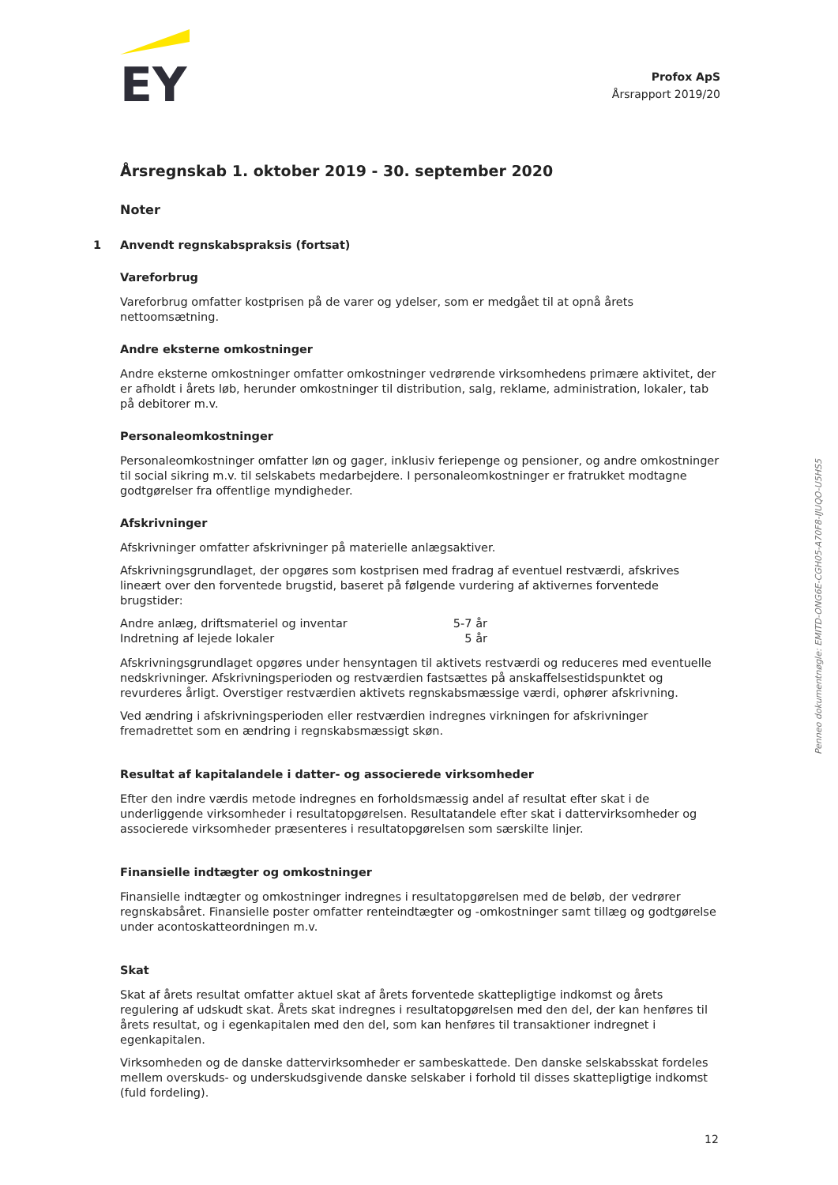EY
Årsregnskab 1. oktober 2019 - 30. september 2020
Noter
1 Anvendt regnskabspraksis (fortsat)
Vareforbrug
Vareforbrug omfatter kostprisen på de varer og ydelser, som er medgået til at opnå årets nettoomsætning.
Andre eksterne omkostninger
Andre eksterne omkostninger omfatter omkostninger vedrørende virksomhedens primære aktivitet, der er afholdt i årets løb, herunder omkostninger til distribution, salg, reklame, administration, lokaler, tab på debitorer m.v.
Personaleomkostninger
Personaleomkostninger omfatter løn og gager, inklusiv feriepenge og pensioner, og andre omkostninger til social sikring m.v. til selskabets medarbejdere. I personaleomkostninger er fratrukket modtagne godtgørelser fra offentlige myndigheder.
Afskrivninger
Afskrivninger omfatter afskrivninger på materielle anlægsaktiver.
Afskrivningsgrundlaget, der opgøres som kostprisen med fradrag af eventuel restværdi, afskrives lineært over den forventede brugstid, baseret på følgende vurdering af aktivernes forventede brugstider:
| Andre anlæg, driftsmateriel og inventar | 5-7 år |
| Indretning af lejede lokaler | 5 år |
Afskrivningsgrundlaget opgøres under hensyntagen til aktivets restværdi og reduceres med eventuelle nedskrivninger. Afskrivningsperioden og restværdien fastsættes på anskaffelsestidspunktet og revurderes årligt. Overstiger restværdien aktivets regnskabsmæssige værdi, ophører afskrivning.
Ved ændring i afskrivningsperioden eller restværdien indregnes virkningen for afskrivninger fremadrettet som en ændring i regnskabsmæssigt skøn.
Resultat af kapitalandele i datter- og associerede virksomheder
Efter den indre værdis metode indregnes en forholdsmæssig andel af resultat efter skat i de underliggende virksomheder i resultatopgørelsen. Resultatandele efter skat i dattervirksomheder og associerede virksomheder præsenteres i resultatopgørelsen som særskilte linjer.
Finansielle indtægter og omkostninger
Finansielle indtægter og omkostninger indregnes i resultatopgørelsen med de beløb, der vedrører regnskabsåret. Finansielle poster omfatter renteindtægter og -omkostninger samt tillæg og godtgørelse under acontoskatteordningen m.v.
Skat
Skat af årets resultat omfatter aktuel skat af årets forventede skattepligtige indkomst og årets regulering af udskudt skat. Årets skat indregnes i resultatopgørelsen med den del, der kan henføres til årets resultat, og i egenkapitalen med den del, som kan henføres til transaktioner indregnet i egenkapitalen.
Virksomheden og de danske dattervirksomheder er sambeskattede. Den danske selskabsskat fordeles mellem overskuds- og underskudsgivende danske selskaber i forhold til disses skattepligtige indkomst (fuld fordeling).
Profox ApS
Årsrapport 2019/20
Penneo dokumentnøgle: EMITD-ONG6E-CGH05-A70F8-IJUQO-U5HS5
12